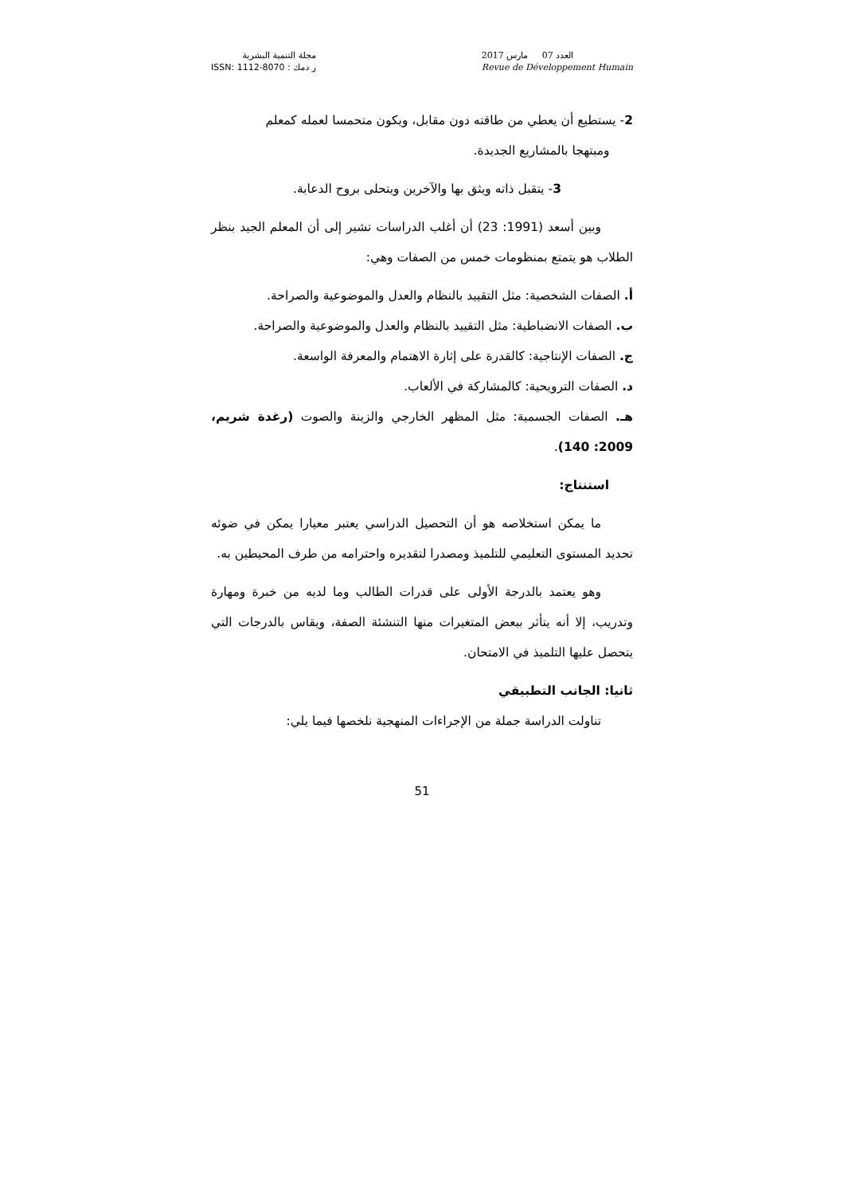مجلة التنمية البشرية
ر دمك : ISSN: 1112-8070
العدد 07 مارس 2017
Revue de Développement Humain
2- يستطيع أن يعطي من طاقته دون مقابل، ويكون متحمسا لعمله كمعلم
ومبتهجا بالمشاريع الجديدة.
3- يتقبل ذاته ويثق بها والآخرين ويتحلى بروح الدعابة.
وبين أسعد (1991: 23) أن أغلب الدراسات تشير إلى أن المعلم الجيد بنظر الطلاب هو يتمتع بمنظومات خمس من الصفات وهي:
أ. الصفات الشخصية: مثل التقييد بالنظام والعدل والموضوعية والصراحة.
ب. الصفات الانضباطية: مثل التقييد بالنظام والعدل والموضوعية والصراحة.
ج. الصفات الإنتاجية: كالقدرة على إثارة الاهتمام والمعرفة الواسعة.
د. الصفات الترويحية: كالمشاركة في الألعاب.
هـ. الصفات الجسمية: مثل المظهر الخارجي والزينة والصوت (رغدة شريم، 2009: 140).
استنتاج:
ما يمكن استخلاصه هو أن التحصيل الدراسي يعتبر معيارا يمكن في ضوئه تحديد المستوى التعليمي للتلميذ ومصدرا لتقديره واحترامه من طرف المحيطين به.
وهو يعتمد بالدرجة الأولى على قدرات الطالب وما لديه من خبرة ومهارة وتدريب، إلا أنه يتأثر ببعض المتغيرات منها التنشئة الصفة، ويقاس بالدرجات التي يتحصل عليها التلميذ في الامتحان.
ثانيا: الجانب التطبيقي
تناولت الدراسة جملة من الإجراءات المنهجية نلخصها فيما يلي:
51